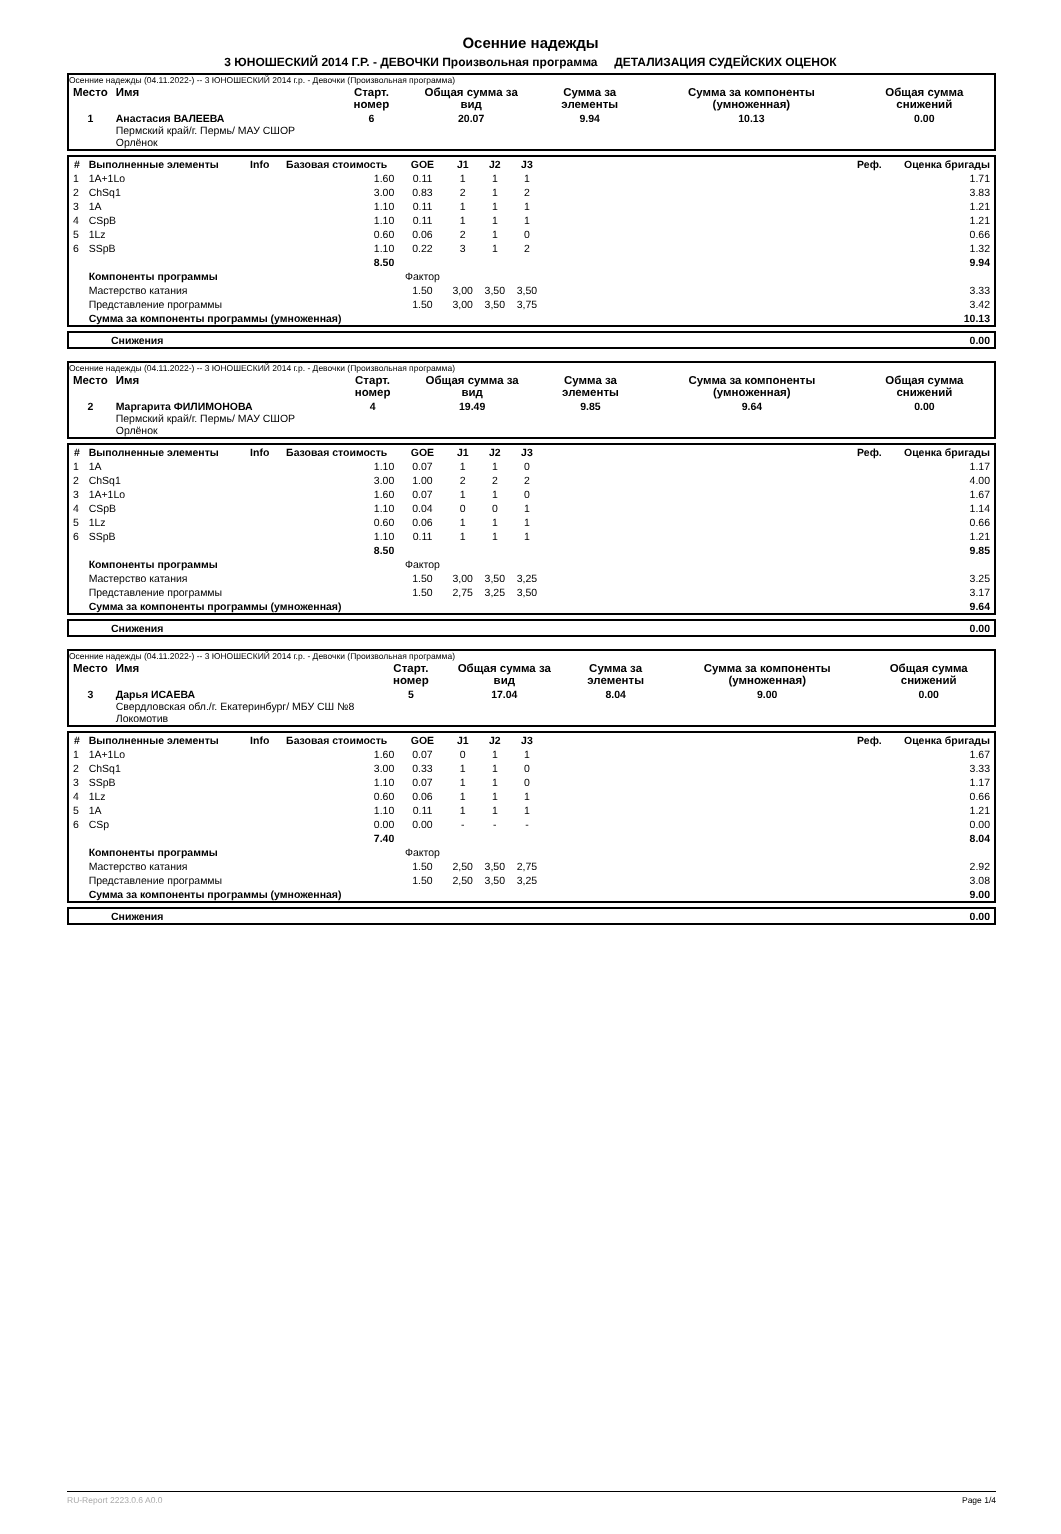Осенние надежды
3 ЮНОШЕСКИЙ 2014 Г.Р. - ДЕВОЧКИ Произвольная программа ДЕТАЛИЗАЦИЯ СУДЕЙСКИХ ОЦЕНОК
Осенние надежды (04.11.2022-) -- 3 ЮНОШЕСКИЙ 2014 г.р. - Девочки (Произвольная программа)
| Место | Имя | Старт. номер | Общая сумма за вид | Сумма за элементы | Сумма за компоненты (умноженная) | Общая сумма снижений |
| --- | --- | --- | --- | --- | --- | --- |
| 1 | Анастасия ВАЛЕЕВА Пермский край/г. Пермь/ МАУ СШОР Орлёнок | 6 | 20.07 | 9.94 | 10.13 | 0.00 |
| # | Выполненные элементы | Info | Базовая стоимость | GOE | J1 | J2 | J3 | | Реф. | Оценка бригады |
| --- | --- | --- | --- | --- | --- | --- | --- | --- | --- | --- |
| 1 | 1A+1Lo | | 1.60 | 0.11 | 1 | 1 | 1 | | | 1.71 |
| 2 | ChSq1 | | 3.00 | 0.83 | 2 | 1 | 2 | | | 3.83 |
| 3 | 1A | | 1.10 | 0.11 | 1 | 1 | 1 | | | 1.21 |
| 4 | CSpB | | 1.10 | 0.11 | 1 | 1 | 1 | | | 1.21 |
| 5 | 1Lz | | 0.60 | 0.06 | 2 | 1 | 0 | | | 0.66 |
| 6 | SSpB | | 1.10 | 0.22 | 3 | 1 | 2 | | | 1.32 |
| | | | 8.50 | | | | | | | 9.94 |
| | Компоненты программы | | | Фактор | | | | | | |
| | Мастерство катания | | | 1.50 | 3,00 | 3,50 | 3,50 | | | 3.33 |
| | Представление программы | | | 1.50 | 3,00 | 3,50 | 3,75 | | | 3.42 |
| | Сумма за компоненты программы (умноженная) | | | | | | | | | 10.13 |
| | Снижения | 0.00 |
Осенние надежды (04.11.2022-) -- 3 ЮНОШЕСКИЙ 2014 г.р. - Девочки (Произвольная программа)
| Место | Имя | Старт. номер | Общая сумма за вид | Сумма за элементы | Сумма за компоненты (умноженная) | Общая сумма снижений |
| --- | --- | --- | --- | --- | --- | --- |
| 2 | Маргарита ФИЛИМОНОВА Пермский край/г. Пермь/ МАУ СШОР Орлёнок | 4 | 19.49 | 9.85 | 9.64 | 0.00 |
| # | Выполненные элементы | Info | Базовая стоимость | GOE | J1 | J2 | J3 | | Реф. | Оценка бригады |
| --- | --- | --- | --- | --- | --- | --- | --- | --- | --- | --- |
| 1 | 1A | | 1.10 | 0.07 | 1 | 1 | 0 | | | 1.17 |
| 2 | ChSq1 | | 3.00 | 1.00 | 2 | 2 | 2 | | | 4.00 |
| 3 | 1A+1Lo | | 1.60 | 0.07 | 1 | 1 | 0 | | | 1.67 |
| 4 | CSpB | | 1.10 | 0.04 | 0 | 0 | 1 | | | 1.14 |
| 5 | 1Lz | | 0.60 | 0.06 | 1 | 1 | 1 | | | 0.66 |
| 6 | SSpB | | 1.10 | 0.11 | 1 | 1 | 1 | | | 1.21 |
| | | | 8.50 | | | | | | | 9.85 |
| | Компоненты программы | | | Фактор | | | | | | |
| | Мастерство катания | | | 1.50 | 3,00 | 3,50 | 3,25 | | | 3.25 |
| | Представление программы | | | 1.50 | 2,75 | 3,25 | 3,50 | | | 3.17 |
| | Сумма за компоненты программы (умноженная) | | | | | | | | | 9.64 |
| | Снижения | 0.00 |
Осенние надежды (04.11.2022-) -- 3 ЮНОШЕСКИЙ 2014 г.р. - Девочки (Произвольная программа)
| Место | Имя | Старт. номер | Общая сумма за вид | Сумма за элементы | Сумма за компоненты (умноженная) | Общая сумма снижений |
| --- | --- | --- | --- | --- | --- | --- |
| 3 | Дарья ИСАЕВА Свердловская обл./г. Екатеринбург/ МБУ СШ №8 Локомотив | 5 | 17.04 | 8.04 | 9.00 | 0.00 |
| # | Выполненные элементы | Info | Базовая стоимость | GOE | J1 | J2 | J3 | | Реф. | Оценка бригады |
| --- | --- | --- | --- | --- | --- | --- | --- | --- | --- | --- |
| 1 | 1A+1Lo | | 1.60 | 0.07 | 0 | 1 | 1 | | | 1.67 |
| 2 | ChSq1 | | 3.00 | 0.33 | 1 | 1 | 0 | | | 3.33 |
| 3 | SSpB | | 1.10 | 0.07 | 1 | 1 | 0 | | | 1.17 |
| 4 | 1Lz | | 0.60 | 0.06 | 1 | 1 | 1 | | | 0.66 |
| 5 | 1A | | 1.10 | 0.11 | 1 | 1 | 1 | | | 1.21 |
| 6 | CSp | | 0.00 | 0.00 | - | - | - | | | 0.00 |
| | | | 7.40 | | | | | | | 8.04 |
| | Компоненты программы | | | Фактор | | | | | | |
| | Мастерство катания | | | 1.50 | 2,50 | 3,50 | 2,75 | | | 2.92 |
| | Представление программы | | | 1.50 | 2,50 | 3,50 | 3,25 | | | 3.08 |
| | Сумма за компоненты программы (умноженная) | | | | | | | | | 9.00 |
| | Снижения | 0.00 |
RU-Report 2223.0.6 A0.0 Page 1/4